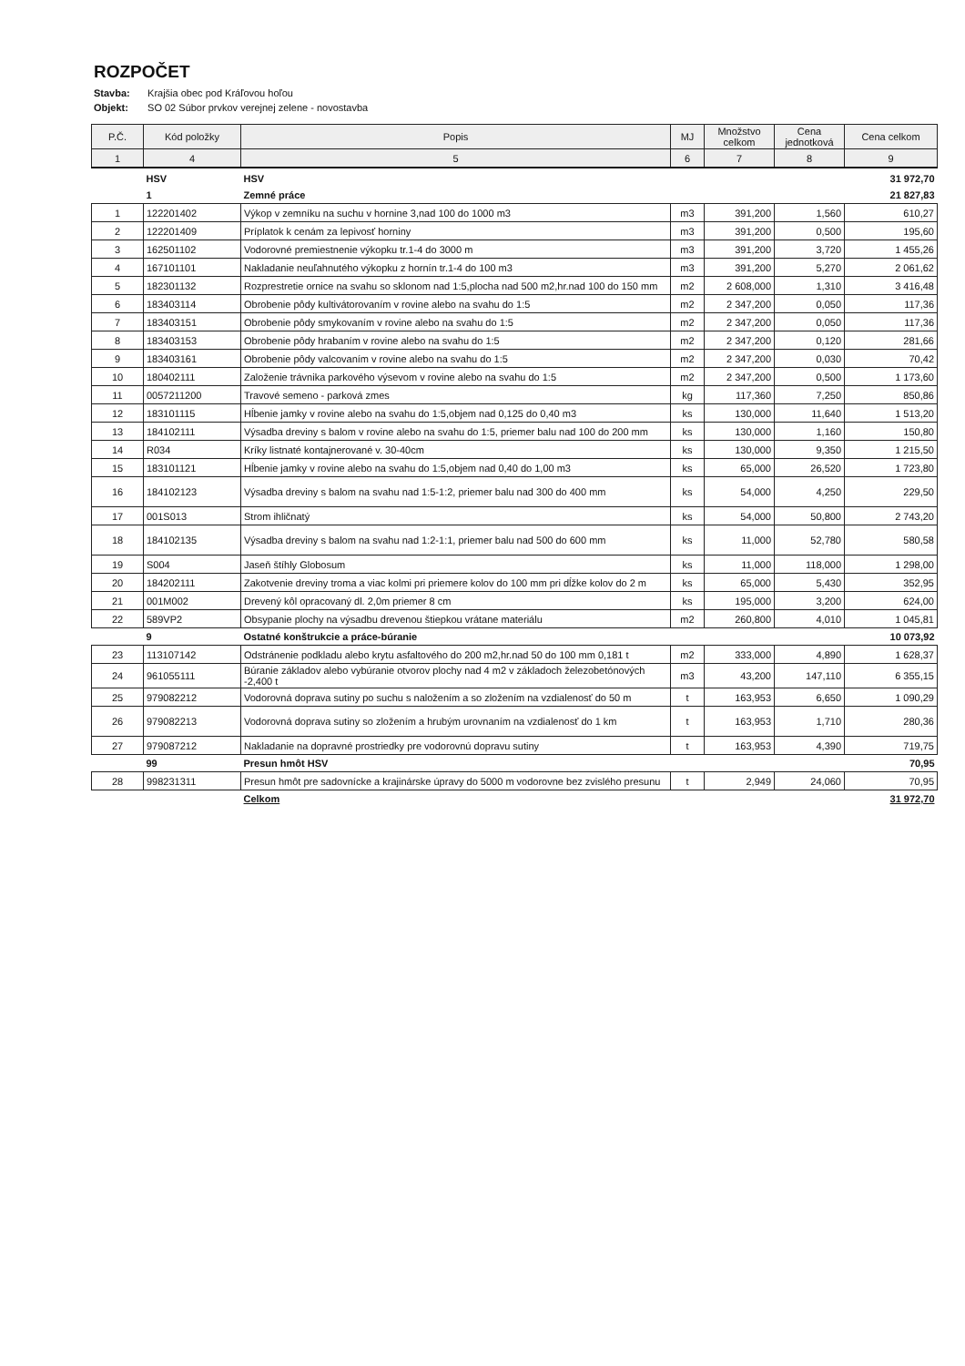ROZPOČET
Stavba: Krajšia obec pod Kráľovou hoľou
Objekt: SO 02 Súbor prvkov verejnej zelene - novostavba
| P.Č. | Kód položky | Popis | MJ | Množstvo celkom | Cena jednotková | Cena celkom |
| --- | --- | --- | --- | --- | --- | --- |
| 1 | 4 | 5 | 6 | 7 | 8 | 9 |
| | HSV | HSV | | | | 31 972,70 |
| | 1 | Zemné práce | | | | 21 827,83 |
| 1 | 122201402 | Výkop v zemníku na suchu v hornine 3,nad 100 do 1000 m3 | m3 | 391,200 | 1,560 | 610,27 |
| 2 | 122201409 | Príplatok k cenám za lepivosť horniny | m3 | 391,200 | 0,500 | 195,60 |
| 3 | 162501102 | Vodorovné premiestnenie výkopku tr.1-4 do 3000 m | m3 | 391,200 | 3,720 | 1 455,26 |
| 4 | 167101101 | Nakladanie neuľahnutého výkopku z hornín tr.1-4 do 100 m3 | m3 | 391,200 | 5,270 | 2 061,62 |
| 5 | 182301132 | Rozprestretie ornice na svahu so sklonom nad 1:5,plocha nad 500 m2,hr.nad 100 do 150 mm | m2 | 2 608,000 | 1,310 | 3 416,48 |
| 6 | 183403114 | Obrobenie pôdy kultivátorovaním v rovine alebo na svahu do 1:5 | m2 | 2 347,200 | 0,050 | 117,36 |
| 7 | 183403151 | Obrobenie pôdy smykovaním v rovine alebo na svahu do 1:5 | m2 | 2 347,200 | 0,050 | 117,36 |
| 8 | 183403153 | Obrobenie pôdy hrabaním v rovine alebo na svahu do 1:5 | m2 | 2 347,200 | 0,120 | 281,66 |
| 9 | 183403161 | Obrobenie pôdy valcovaním v rovine alebo na svahu do 1:5 | m2 | 2 347,200 | 0,030 | 70,42 |
| 10 | 180402111 | Založenie trávnika parkového výsevom v rovine alebo na svahu do 1:5 | m2 | 2 347,200 | 0,500 | 1 173,60 |
| 11 | 0057211200 | Travové semeno - parková zmes | kg | 117,360 | 7,250 | 850,86 |
| 12 | 183101115 | Hĺbenie jamky v rovine alebo na svahu do 1:5,objem nad 0,125 do 0,40 m3 | ks | 130,000 | 11,640 | 1 513,20 |
| 13 | 184102111 | Výsadba dreviny s balom v rovine alebo na svahu do 1:5, priemer balu nad 100 do 200 mm | ks | 130,000 | 1,160 | 150,80 |
| 14 | R034 | Kríky listnaté kontajnerované v. 30-40cm | ks | 130,000 | 9,350 | 1 215,50 |
| 15 | 183101121 | Hĺbenie jamky v rovine alebo na svahu do 1:5,objem nad 0,40 do 1,00 m3 | ks | 65,000 | 26,520 | 1 723,80 |
| 16 | 184102123 | Výsadba dreviny s balom na svahu nad 1:5-1:2, priemer balu nad 300 do 400 mm | ks | 54,000 | 4,250 | 229,50 |
| 17 | 001S013 | Strom ihličnatý | ks | 54,000 | 50,800 | 2 743,20 |
| 18 | 184102135 | Výsadba dreviny s balom na svahu nad 1:2-1:1, priemer balu nad 500 do 600 mm | ks | 11,000 | 52,780 | 580,58 |
| 19 | S004 | Jaseň štíhly Globosum | ks | 11,000 | 118,000 | 1 298,00 |
| 20 | 184202111 | Zakotvenie dreviny troma a viac kolmi pri priemere kolov do 100 mm pri dĺžke kolov do 2 m | ks | 65,000 | 5,430 | 352,95 |
| 21 | 001M002 | Drevený kôl opracovaný dl. 2,0m priemer 8 cm | ks | 195,000 | 3,200 | 624,00 |
| 22 | 589VP2 | Obsypanie plochy na výsadbu drevenou štiepkou vrátane materiálu | m2 | 260,800 | 4,010 | 1 045,81 |
| | 9 | Ostatné konštrukcie a práce-búranie | | | | 10 073,92 |
| 23 | 113107142 | Odstránenie podkladu alebo krytu asfaltového do 200 m2,hr.nad 50 do 100 mm 0,181 t | m2 | 333,000 | 4,890 | 1 628,37 |
| 24 | 961055111 | Búranie základov alebo vybúranie otvorov plochy nad 4 m2 v základoch železobetónových -2,400 t | m3 | 43,200 | 147,110 | 6 355,15 |
| 25 | 979082212 | Vodorovná doprava sutiny po suchu s naložením a so zložením na vzdialenosť do 50 m | t | 163,953 | 6,650 | 1 090,29 |
| 26 | 979082213 | Vodorovná doprava sutiny so zložením a hrubým urovnaním na vzdialenosť do 1 km | t | 163,953 | 1,710 | 280,36 |
| 27 | 979087212 | Nakladanie na dopravné prostriedky pre vodorovnú dopravu sutiny | t | 163,953 | 4,390 | 719,75 |
| | 99 | Presun hmôt HSV | | | | 70,95 |
| 28 | 998231311 | Presun hmôt pre sadovnícke a krajinárske úpravy do 5000 m vodorovne bez zvislého presunu | t | 2,949 | 24,060 | 70,95 |
| | | Celkom | | | | 31 972,70 |